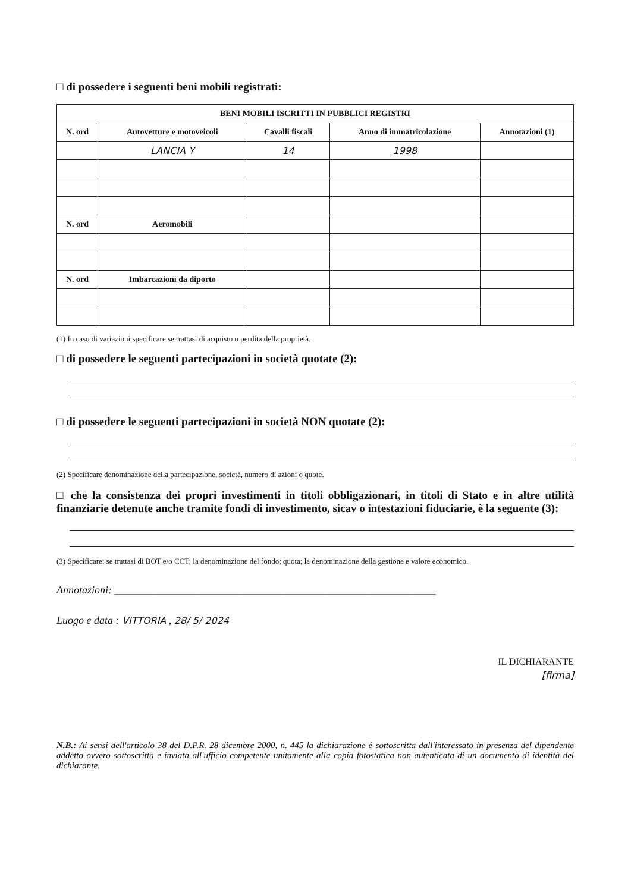□ di possedere i seguenti beni mobili registrati:
| BENI MOBILI ISCRITTI IN PUBBLICI REGISTRI | | | | |
| --- | --- | --- | --- | --- |
| N. ord | Autovetture e motoveicoli | Cavalli fiscali | Anno di immatricolazione | Annotazioni (1) |
| | LANCIA Y | 14 | 1998 | |
| N. ord | Aeromobili | | | |
| N. ord | Imbarcazioni da diporto | | | |
(1) In caso di variazioni specificare se trattasi di acquisto o perdita della proprietà.
□ di possedere le seguenti partecipazioni in società quotate (2):
□ di possedere le seguenti partecipazioni in società NON quotate (2):
(2) Specificare denominazione della partecipazione, società, numero di azioni o quote.
□ che la consistenza dei propri investimenti in titoli obbligazionari, in titoli di Stato e in altre utilità finanziarie detenute anche tramite fondi di investimento, sicav o intestazioni fiduciarie, è la seguente (3):
(3) Specificare: se trattasi di BOT e/o CCT; la denominazione del fondo; quota; la denominazione della gestione e valore economico.
Annotazioni: ____________________________________________________________
Luogo e data : VITTORIA , 28/ 5/ 2024
IL DICHIARANTE
[firma]
N.B.: Ai sensi dell'articolo 38 del D.P.R. 28 dicembre 2000, n. 445 la dichiarazione è sottoscritta dall'interessato in presenza del dipendente addetto ovvero sottoscritta e inviata all'ufficio competente unitamente alla copia fotostatica non autenticata di un documento di identità del dichiarante.